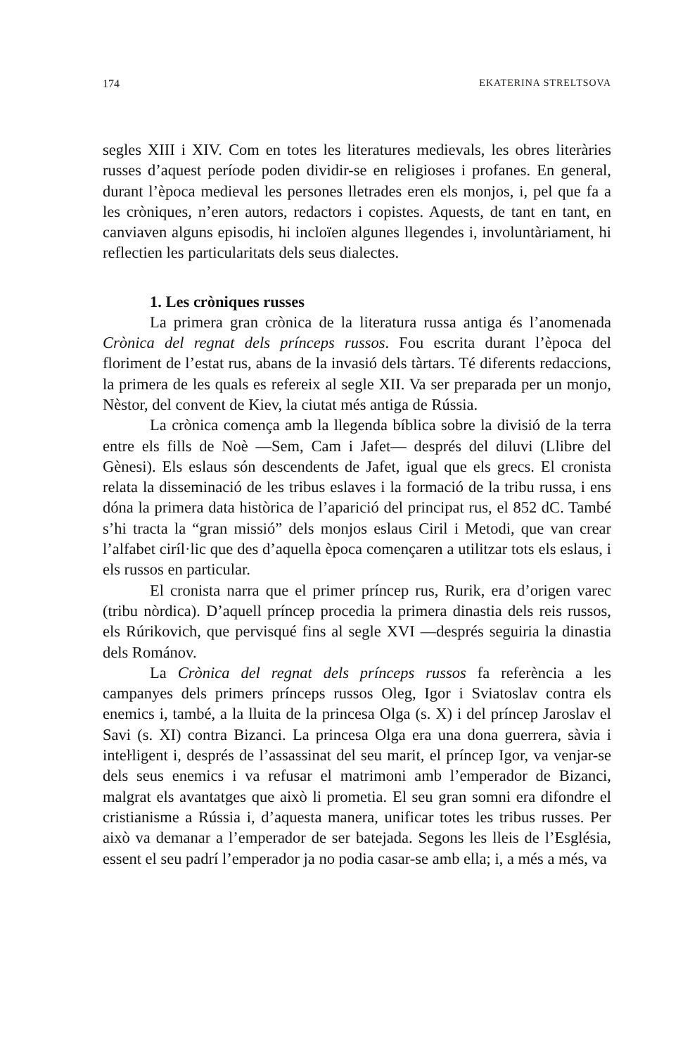174 EKATERINA STRELTSOVA
segles XIII i XIV. Com en totes les literatures medievals, les obres literàries russes d’aquest període poden dividir-se en religioses i profanes. En general, durant l’època medieval les persones lletrades eren els monjos, i, pel que fa a les cròniques, n’eren autors, redactors i copistes. Aquests, de tant en tant, en canviaven alguns episodis, hi incloïen algunes llegendes i, involuntàriament, hi reflectien les particularitats dels seus dialectes.
1. Les cròniques russes
La primera gran crònica de la literatura russa antiga és l’anomenada Crònica del regnat dels prínceps russos. Fou escrita durant l’època del floriment de l’estat rus, abans de la invasió dels tàrtars. Té diferents redaccions, la primera de les quals es refereix al segle XII. Va ser preparada per un monjo, Nèstor, del convent de Kiev, la ciutat més antiga de Rússia.
La crònica comença amb la llegenda bíblica sobre la divisió de la terra entre els fills de Noè —Sem, Cam i Jafet— després del diluvi (Llibre del Gènesi). Els eslaus són descendents de Jafet, igual que els grecs. El cronista relata la disseminació de les tribus eslaves i la formació de la tribu russa, i ens dóna la primera data històrica de l’aparició del principat rus, el 852 dC. També s’hi tracta la “gran missió” dels monjos eslaus Ciril i Metodi, que van crear l’alfabet ciríl·lic que des d’aquella època començaren a utilitzar tots els eslaus, i els russos en particular.
El cronista narra que el primer príncep rus, Rurik, era d’origen varec (tribu nòrdica). D’aquell príncep procedia la primera dinastia dels reis russos, els Rúrikovich, que pervisqué fins al segle XVI —després seguiria la dinastia dels Románov.
La Crònica del regnat dels prínceps russos fa referència a les campanyes dels primers prínceps russos Oleg, Igor i Sviatoslav contra els enemics i, també, a la lluita de la princesa Olga (s. X) i del príncep Jaroslav el Savi (s. XI) contra Bizanci. La princesa Olga era una dona guerrera, sàvia i inteŀligent i, després de l’assassinat del seu marit, el príncep Igor, va venjar-se dels seus enemics i va refusar el matrimoni amb l’emperador de Bizanci, malgrat els avantatges que això li prometia. El seu gran somni era difondre el cristianisme a Rússia i, d’aquesta manera, unificar totes les tribus russes. Per això va demanar a l’emperador de ser batejada. Segons les lleis de l’Església, essent el seu padrí l’emperador ja no podia casar-se amb ella; i, a més a més, va